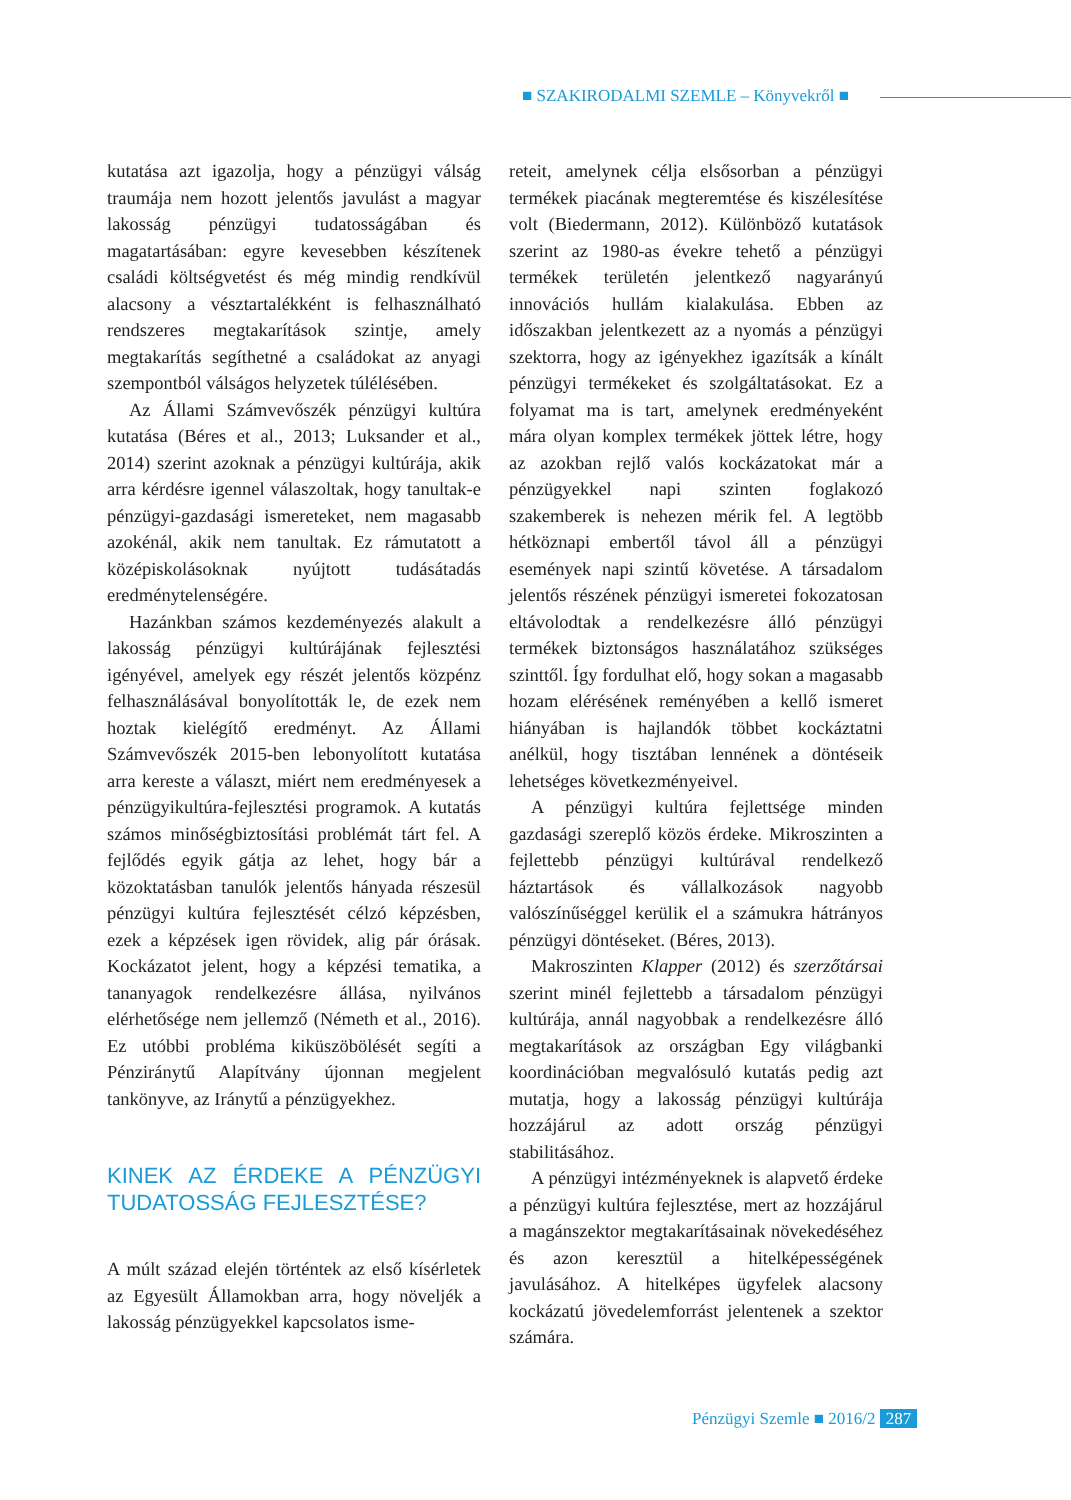■ SZAKIRODALMI SZEMLE – Könyvekről ■
kutatása azt igazolja, hogy a pénzügyi válság traumája nem hozott jelentős javulást a magyar lakosság pénzügyi tudatosságában és magatartásában: egyre kevesebben készítenek családi költségvetést és még mindig rendkívül alacsony a vésztartalékként is felhasználható rendszeres megtakarítások szintje, amely megtakarítás segíthetné a családokat az anyagi szempontból válságos helyzetek túlélésében.
Az Állami Számvevőszék pénzügyi kultúra kutatása (Béres et al., 2013; Luksander et al., 2014) szerint azoknak a pénzügyi kultúrája, akik arra kérdésre igennel válaszoltak, hogy tanultak-e pénzügyi-gazdasági ismereteket, nem magasabb azokénál, akik nem tanultak. Ez rámutatott a középiskolásoknak nyújtott tudásátadás eredménytelenségére.
Hazánkban számos kezdeményezés alakult a lakosság pénzügyi kultúrájának fejlesztési igényével, amelyek egy részét jelentős közpénz felhasználásával bonyolították le, de ezek nem hoztak kielégítő eredményt. Az Állami Számvevőszék 2015-ben lebonyolított kutatása arra kereste a választ, miért nem eredményesek a pénzügyikultúra-fejlesztési programok. A kutatás számos minőségbiztosítási problémát tárt fel. A fejlődés egyik gátja az lehet, hogy bár a közoktatásban tanulók jelentős hányada részesül pénzügyi kultúra fejlesztését célzó képzésben, ezek a képzések igen rövidek, alig pár órásak. Kockázatot jelent, hogy a képzési tematika, a tananyagok rendelkezésre állása, nyilvános elérhetősége nem jellemző (Németh et al., 2016). Ez utóbbi probléma kiküszöbölését segíti a Pénziránytű Alapítvány újonnan megjelent tankönyve, az Iránytű a pénzügyekhez.
KINEK AZ ÉRDEKE A PÉNZÜGYI TUDATOSSÁG FEJLESZTÉSE?
A múlt század elején történtek az első kísérletek az Egyesült Államokban arra, hogy növeljék a lakosság pénzügyekkel kapcsolatos isme-
reteit, amelynek célja elsősorban a pénzügyi termékek piacának megteremtése és kiszélesítése volt (Biedermann, 2012). Különböző kutatások szerint az 1980-as évekre tehető a pénzügyi termékek területén jelentkező nagyarányú innovációs hullám kialakulása. Ebben az időszakban jelentkezett az a nyomás a pénzügyi szektorra, hogy az igényekhez igazítsák a kínált pénzügyi termékeket és szolgáltatásokat. Ez a folyamat ma is tart, amelynek eredményeként mára olyan komplex termékek jöttek létre, hogy az azokban rejlő valós kockázatokat már a pénzügyekkel napi szinten foglakozó szakemberek is nehezen mérik fel. A legtöbb hétköznapi embertől távol áll a pénzügyi események napi szintű követése. A társadalom jelentős részének pénzügyi ismeretei fokozatosan eltávolodtak a rendelkezésre álló pénzügyi termékek biztonságos használatához szükséges szinttől. Így fordulhat elő, hogy sokan a magasabb hozam elérésének reményében a kellő ismeret hiányában is hajlandók többet kockáztatni anélkül, hogy tisztában lennének a döntéseik lehetséges következményeivel.
A pénzügyi kultúra fejlettsége minden gazdasági szereplő közös érdeke. Mikroszinten a fejlettebb pénzügyi kultúrával rendelkező háztartások és vállalkozások nagyobb valószínűséggel kerülik el a számukra hátrányos pénzügyi döntéseket. (Béres, 2013).
Makroszinten Klapper (2012) és szerzőtársai szerint minél fejlettebb a társadalom pénzügyi kultúrája, annál nagyobbak a rendelkezésre álló megtakarítások az országban Egy világbanki koordinációban megvalósuló kutatás pedig azt mutatja, hogy a lakosság pénzügyi kultúrája hozzájárul az adott ország pénzügyi stabilitásához.
A pénzügyi intézményeknek is alapvető érdeke a pénzügyi kultúra fejlesztése, mert az hozzájárul a magánszektor megtakarításainak növekedéséhez és azon keresztül a hitelképességének javulásához. A hitelképes ügyfelek alacsony kockázatú jövedelemforrást jelentenek a szektor számára.
Pénzügyi Szemle ■ 2016/2 287